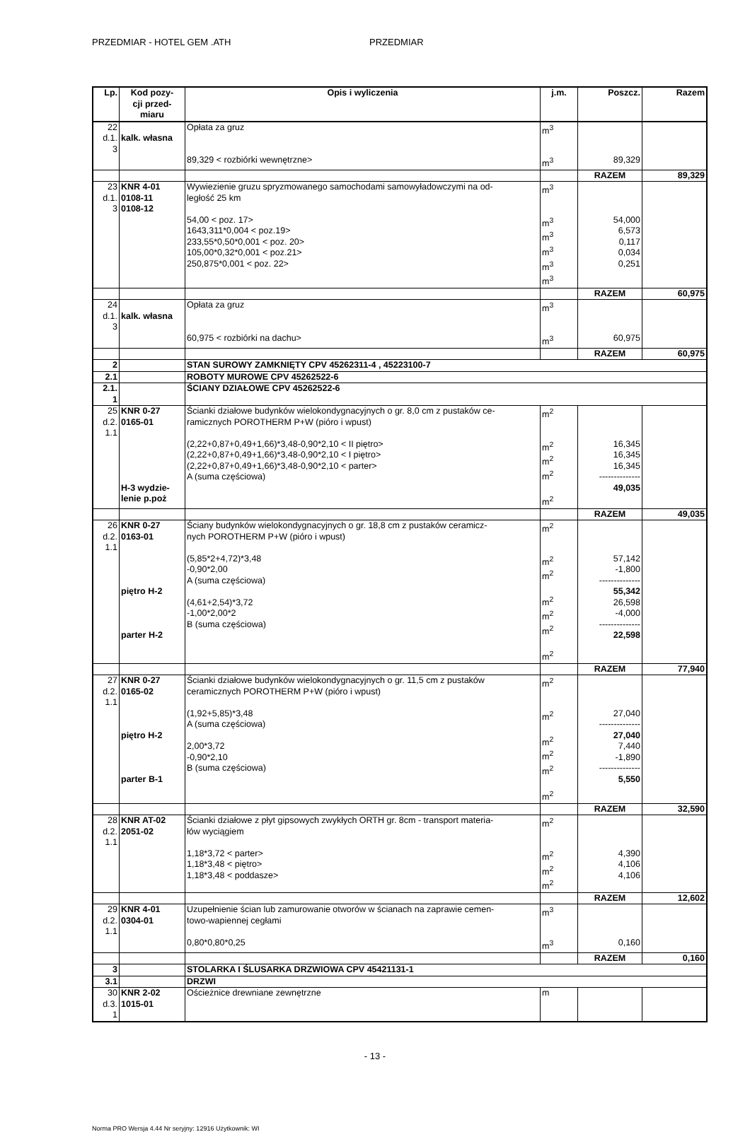PRZEDMIAR - HOTEL GEM .ATH PRZEDMIAR
| Lp. | Kod pozy- cji przed- miaru | Opis i wyliczenia | j.m. | Poszcz. | Razem |
| --- | --- | --- | --- | --- | --- |
| 22 d.1. 3 | kalk. własna | Opłata za gruz | m<sup>3</sup> | | |
| | | 89,329 < rozbiórki wewnętrzne> | m<sup>3</sup> | 89,329 | |
| | | | | RAZEM | 89,329 |
| 23 d.1. 3 | KNR 4-01 0108-11 0108-12 | Wywiezienie gruzu spryzmowanego samochodami samowyładowczymi na od- ległość 25 km | m<sup>3</sup> | | |
| | | 54,00 < poz. 17> 1643,311*0,004 < poz.19> 233,55*0,50*0,001 < poz. 20> 105,00*0,32*0,001 < poz.21> 250,875*0,001 < poz. 22> | m<sup>3</sup> m<sup>3</sup> m<sup>3</sup> m<sup>3</sup> m<sup>3</sup> | 54,000 6,573 0,117 0,034 0,251 | |
| | | | | RAZEM | 60,975 |
| 24 d.1. 3 | kalk. własna | Opłata za gruz | m<sup>3</sup> | | |
| | | 60,975 < rozbiórki na dachu> | m<sup>3</sup> | 60,975 | |
| | | | | RAZEM | 60,975 |
| 2 | | STAN SUROWY ZAMKNIĘTY CPV 45262311-4 , 45223100-7 | | | |
| 2.1 | | ROBOTY MUROWE CPV 45262522-6 | | | |
| 2.1. 1 | | ŚCIANY DZIAŁOWE CPV 45262522-6 | | | |
| 25 d.2. 1.1 | KNR 0-27 0165-01 | Ścianki działowe budynków wielokondygnacyjnych o gr. 8,0 cm z pustaków ce- ramicznych POROTHERM P+W (pióro i wpust) | m<sup>2</sup> | | |
| | H-3 wydzie- lenie p.poż | (2,22+0,87+0,49+1,66)*3,48-0,90*2,10 < II piętro> (2,22+0,87+0,49+1,66)*3,48-0,90*2,10 < I piętro> (2,22+0,87+0,49+1,66)*3,48-0,90*2,10 < parter> A (suma częściowa) | m<sup>2</sup> m<sup>2</sup> m<sup>2</sup> m<sup>2</sup> | 16,345 16,345 16,345 -------------- 49,035 | |
| | | | | RAZEM | 49,035 |
| 26 d.2. 1.1 | KNR 0-27 0163-01 | Ściany budynków wielokondygnacyjnych o gr. 18,8 cm z pustaków ceramicz- nych POROTHERM P+W (pióro i wpust) | m<sup>2</sup> | | |
| | piętro H-2 parter H-2 | (5,85*2+4,72)*3,48 -0,90*2,00 A (suma częściowa) (4,61+2,54)*3,72 -1,00*2,00*2 B (suma częściowa) | m<sup>2</sup> m<sup>2</sup> m<sup>2</sup> m<sup>2</sup> m<sup>2</sup> m<sup>2</sup> | 57,142 -1,800 -------------- 55,342 26,598 -4,000 -------------- 22,598 | |
| | | | | RAZEM | 77,940 |
| 27 d.2. 1.1 | KNR 0-27 0165-02 | Ścianki działowe budynków wielokondygnacyjnych o gr. 11,5 cm z pustaków ceramicznych POROTHERM P+W (pióro i wpust) | m<sup>2</sup> | | |
| | piętro H-2 parter B-1 | (1,92+5,85)*3,48 A (suma częściowa) 2,00*3,72 -0,90*2,10 B (suma częściowa) | m<sup>2</sup> m<sup>2</sup> m<sup>2</sup> m<sup>2</sup> m<sup>2</sup> | 27,040 -------------- 27,040 7,440 -1,890 -------------- 5,550 | |
| | | | | RAZEM | 32,590 |
| 28 d.2. 1.1 | KNR AT-02 2051-02 | Ścianki działowe z płyt gipsowych zwykłych ORTH gr. 8cm - transport materia- łów wyciągiem | m<sup>2</sup> | | |
| | | 1,18*3,72 < parter> 1,18*3,48 < piętro> 1,18*3,48 < poddasze> | m<sup>2</sup> m<sup>2</sup> m<sup>2</sup> | 4,390 4,106 4,106 | |
| | | | | RAZEM | 12,602 |
| 29 d.2. 1.1 | KNR 4-01 0304-01 | Uzupełnienie ścian lub zamurowanie otworów w ścianach na zaprawie cemen- towo-wapiennej cegłami | m<sup>3</sup> | | |
| | | 0,80*0,80*0,25 | m<sup>3</sup> | 0,160 | |
| | | | | RAZEM | 0,160 |
| 3 | | STOLARKA I ŚLUSARKA DRZWIOWA CPV 45421131-1 | | | |
| 3.1 | | DRZWI | | | |
| 30 d.3. 1 | KNR 2-02 1015-01 | Ościeżnice drewniane zewnętrzne | m | | |
- 13 -
Norma PRO Wersja 4.44 Nr seryjny: 12916 Użytkownik: WI